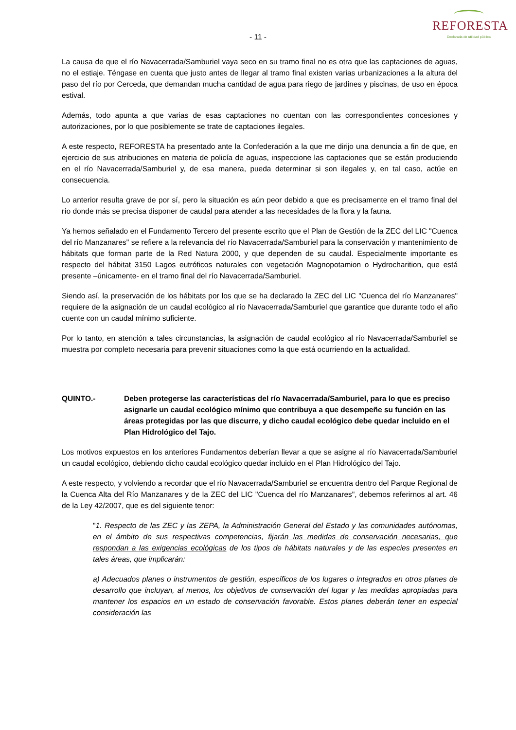- 11 -
REFORESTA
Declarada de utilidad pública
La causa de que el río Navacerrada/Samburiel vaya seco en su tramo final no es otra que las captaciones de aguas, no el estiaje. Téngase en cuenta que justo antes de llegar al tramo final existen varias urbanizaciones a la altura del paso del río por Cerceda, que demandan mucha cantidad de agua para riego de jardines y piscinas, de uso en época estival.
Además, todo apunta a que varias de esas captaciones no cuentan con las correspondientes concesiones y autorizaciones, por lo que posiblemente se trate de captaciones ilegales.
A este respecto, REFORESTA ha presentado ante la Confederación a la que me dirijo una denuncia a fin de que, en ejercicio de sus atribuciones en materia de policía de aguas, inspeccione las captaciones que se están produciendo en el río Navacerrada/Samburiel y, de esa manera, pueda determinar si son ilegales y, en tal caso, actúe en consecuencia.
Lo anterior resulta grave de por sí, pero la situación es aún peor debido a que es precisamente en el tramo final del río donde más se precisa disponer de caudal para atender a las necesidades de la flora y la fauna.
Ya hemos señalado en el Fundamento Tercero del presente escrito que el Plan de Gestión de la ZEC del LIC "Cuenca del río Manzanares" se refiere a la relevancia del río Navacerrada/Samburiel para la conservación y mantenimiento de hábitats que forman parte de la Red Natura 2000, y que dependen de su caudal. Especialmente importante es respecto del hábitat 3150 Lagos eutróficos naturales con vegetación Magnopotamion o Hydrocharition, que está presente –únicamente- en el tramo final del río Navacerrada/Samburiel.
Siendo así, la preservación de los hábitats por los que se ha declarado la ZEC del LIC "Cuenca del río Manzanares" requiere de la asignación de un caudal ecológico al río Navacerrada/Samburiel que garantice que durante todo el año cuente con un caudal mínimo suficiente.
Por lo tanto, en atención a tales circunstancias, la asignación de caudal ecológico al río Navacerrada/Samburiel se muestra por completo necesaria para prevenir situaciones como la que está ocurriendo en la actualidad.
QUINTO.- Deben protegerse las características del río Navacerrada/Samburiel, para lo que es preciso asignarle un caudal ecológico mínimo que contribuya a que desempeñe su función en las áreas protegidas por las que discurre, y dicho caudal ecológico debe quedar incluido en el Plan Hidrológico del Tajo.
Los motivos expuestos en los anteriores Fundamentos deberían llevar a que se asigne al río Navacerrada/Samburiel un caudal ecológico, debiendo dicho caudal ecológico quedar incluido en el Plan Hidrológico del Tajo.
A este respecto, y volviendo a recordar que el río Navacerrada/Samburiel se encuentra dentro del Parque Regional de la Cuenca Alta del Río Manzanares y de la ZEC del LIC "Cuenca del río Manzanares", debemos referirnos al art. 46 de la Ley 42/2007, que es del siguiente tenor:
"1. Respecto de las ZEC y las ZEPA, la Administración General del Estado y las comunidades autónomas, en el ámbito de sus respectivas competencias, fijarán las medidas de conservación necesarias, que respondan a las exigencias ecológicas de los tipos de hábitats naturales y de las especies presentes en tales áreas, que implicarán:
a) Adecuados planes o instrumentos de gestión, específicos de los lugares o integrados en otros planes de desarrollo que incluyan, al menos, los objetivos de conservación del lugar y las medidas apropiadas para mantener los espacios en un estado de conservación favorable. Estos planes deberán tener en especial consideración las